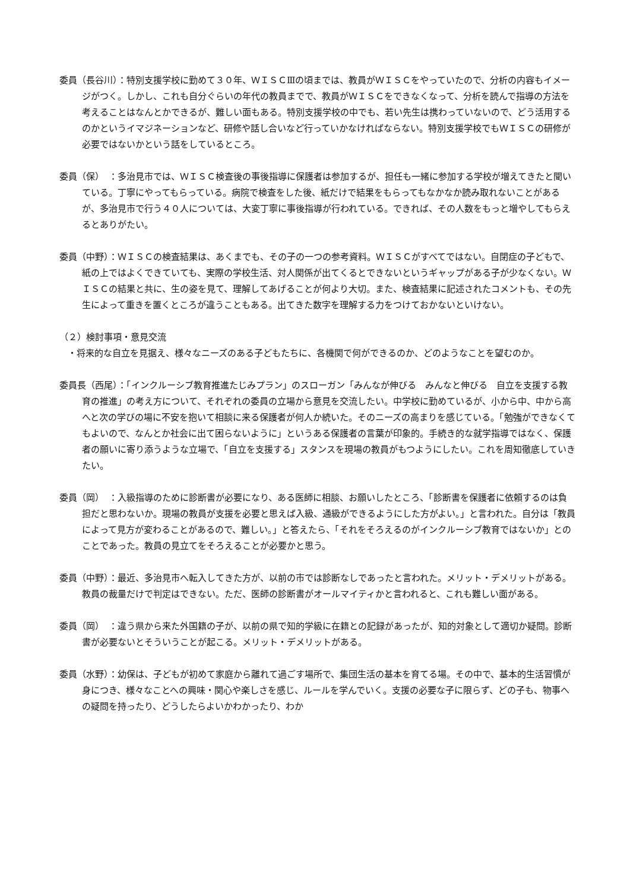委員（長谷川）：特別支援学校に勤めて３０年、ＷＩＳＣⅢの頃までは、教員がＷＩＳＣをやっていたので、分析の内容もイメージがつく。しかし、これも自分ぐらいの年代の教員までで、教員がＷＩＳＣをできなくなって、分析を読んで指導の方法を考えることはなんとかできるが、難しい面もある。特別支援学校の中でも、若い先生は携わっていないので、どう活用するのかというイマジネーションなど、研修や話し合いなど行っていかなければならない。特別支援学校でもＷＩＳＣの研修が必要ではないかという話をしているところ。
委員（保）　：多治見市では、ＷＩＳＣ検査後の事後指導に保護者は参加するが、担任も一緒に参加する学校が増えてきたと聞いている。丁寧にやってもらっている。病院で検査をした後、紙だけで結果をもらってもなかなか読み取れないことがあるが、多治見市で行う４０人については、大変丁寧に事後指導が行われている。できれば、その人数をもっと増やしてもらえるとありがたい。
委員（中野）：ＷＩＳＣの検査結果は、あくまでも、その子の一つの参考資料。ＷＩＳＣがすべてではない。自閉症の子どもで、紙の上ではよくできていても、実際の学校生活、対人関係が出てくるとできないというギャップがある子が少なくない。ＷＩＳＣの結果と共に、生の姿を見て、理解してあげることが何より大切。また、検査結果に記述されたコメントも、その先生によって重きを置くところが違うこともある。出てきた数字を理解する力をつけておかないといけない。
（２）検討事項・意見交流
・将来的な自立を見据え、様々なニーズのある子どもたちに、各機関で何ができるのか、どのようなことを望むのか。
委員長（西尾）：「インクルーシブ教育推進たじみプラン」のスローガン「みんなが伸びる　みんなと伸びる　自立を支援する教育の推進」の考え方について、それぞれの委員の立場から意見を交流したい。中学校に勤めているが、小から中、中から高へと次の学びの場に不安を抱いて相談に来る保護者が何人か続いた。そのニーズの高まりを感じている。「勉強ができなくてもよいので、なんとか社会に出て困らないように」というある保護者の言葉が印象的。手続き的な就学指導ではなく、保護者の願いに寄り添うような立場で、「自立を支援する」スタンスを現場の教員がもつようにしたい。これを周知徹底していきたい。
委員（岡）　：入級指導のために診断書が必要になり、ある医師に相談、お願いしたところ、「診断書を保護者に依頼するのは負担だと思わないか。現場の教員が支援を必要と思えば入級、通級ができるようにした方がよい。」と言われた。自分は「教員によって見方が変わることがあるので、難しい。」と答えたら、「それをそろえるのがインクルーシブ教育ではないか」とのことであった。教員の見立てをそろえることが必要かと思う。
委員（中野）：最近、多治見市へ転入してきた方が、以前の市では診断なしであったと言われた。メリット・デメリットがある。教員の裁量だけで判定はできない。ただ、医師の診断書がオールマイティかと言われると、これも難しい面がある。
委員（岡）　：違う県から来た外国籍の子が、以前の県で知的学級に在籍との記録があったが、知的対象として適切か疑問。診断書が必要ないとそういうことが起こる。メリット・デメリットがある。
委員（水野）：幼保は、子どもが初めて家庭から離れて過ごす場所で、集団生活の基本を育てる場。その中で、基本的生活習慣が身につき、様々なことへの興味・関心や楽しさを感じ、ルールを学んでいく。支援の必要な子に限らず、どの子も、物事への疑問を持ったり、どうしたらよいかわかったり、わか